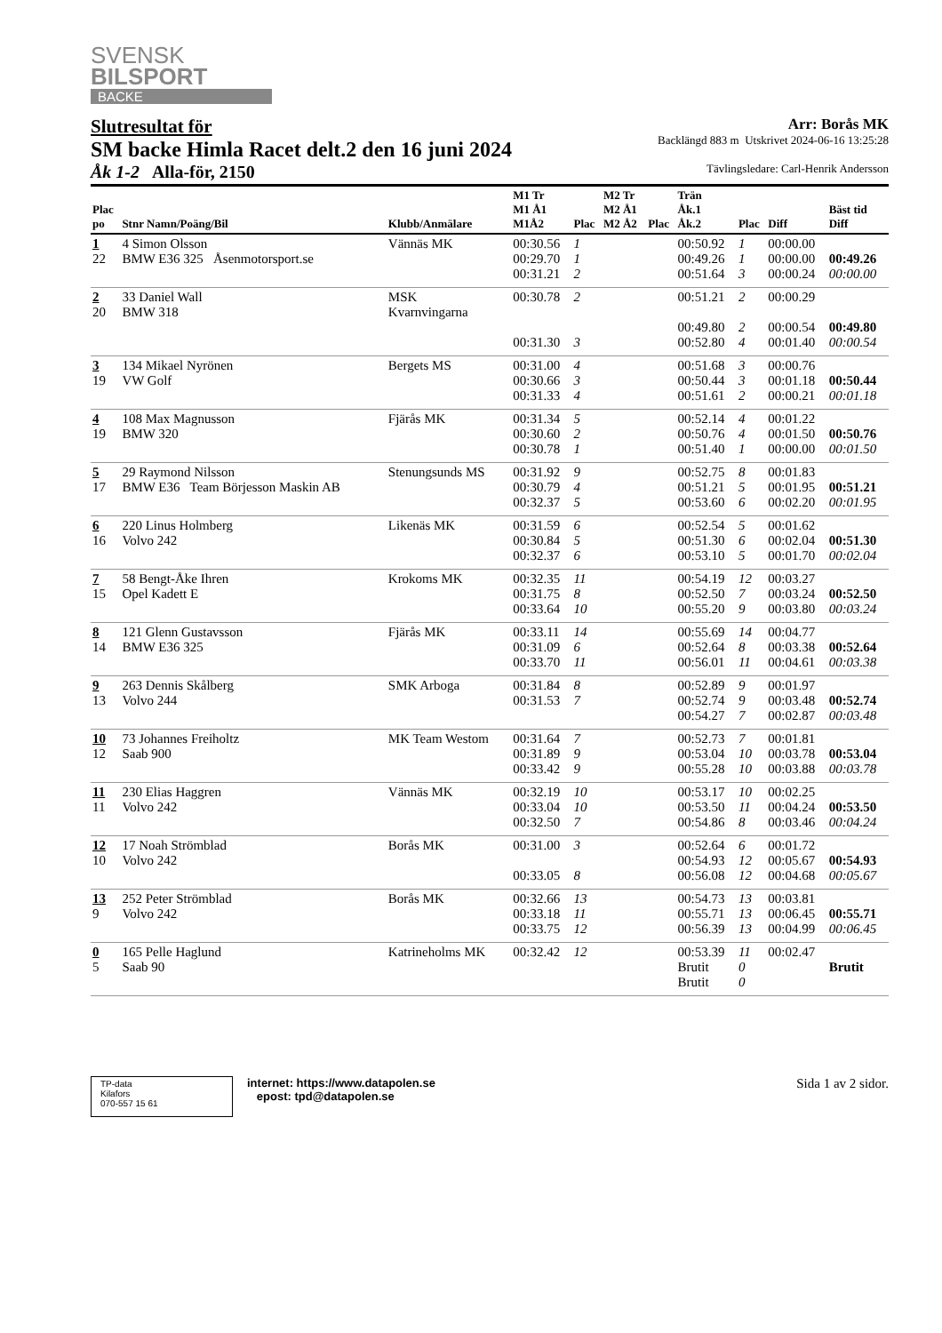SVENSK
BILSPORT
BACKE
Slutresultat för
SM backe Himla Racet delt.2 den 16 juni 2024
Åk 1-2 Alla-för, 2150
Arr: Borås MK
Backlängd 883 m Utskrivet 2024-06-16 13:25:28
Tävlingsledare: Carl-Henrik Andersson
| Plac po | Stnr Namn/Poäng/Bil | Klubb/Anmälare | M1 Tr M1 Å1 M1Å2 | Plac | M2 Tr M2 Å1 M2 Å2 | Plac | Trän Åk.1 Åk.2 | Plac | Diff | Bäst tid Diff |
| --- | --- | --- | --- | --- | --- | --- | --- | --- | --- | --- |
| 1 22 | 4 Simon Olsson BMW E36 325 Åsenmotorsport.se | Vännäs MK | 00:30.56 00:29.70 00:31.21 | 1 1 2 | | | 00:50.92 00:49.26 00:51.64 | 1 1 3 | 00:00.00 00:00.00 00:00.24 | 00:49.26 00:00.00 |
| 2 20 | 33 Daniel Wall BMW 318 | MSK Kvarnvingarna | 00:30.78 00:31.30 | 2 3 | | | 00:51.21 00:49.80 00:52.80 | 2 2 4 | 00:00.29 00:00.54 00:01.40 | 00:49.80 00:00.54 |
| 3 19 | 134 Mikael Nyrönen VW Golf | Bergets MS | 00:31.00 00:30.66 00:31.33 | 4 3 4 | | | 00:51.68 00:50.44 00:51.61 | 3 3 2 | 00:00.76 00:01.18 00:00.21 | 00:50.44 00:01.18 |
| 4 19 | 108 Max Magnusson BMW 320 | Fjärås MK | 00:31.34 00:30.60 00:30.78 | 5 2 1 | | | 00:52.14 00:50.76 00:51.40 | 4 4 1 | 00:01.22 00:01.50 00:00.00 | 00:50.76 00:01.50 |
| 5 17 | 29 Raymond Nilsson BMW E36 Team Börjesson Maskin AB | Stenungsunds MS | 00:31.92 00:30.79 00:32.37 | 9 4 5 | | | 00:52.75 00:51.21 00:53.60 | 8 5 6 | 00:01.83 00:01.95 00:02.20 | 00:51.21 00:01.95 |
| 6 16 | 220 Linus Holmberg Volvo 242 | Likenäs MK | 00:31.59 00:30.84 00:32.37 | 6 5 6 | | | 00:52.54 00:51.30 00:53.10 | 5 6 5 | 00:01.62 00:02.04 00:01.70 | 00:51.30 00:02.04 |
| 7 15 | 58 Bengt-Åke Ihren Opel Kadett E | Krokoms MK | 00:32.35 00:31.75 00:33.64 | 11 8 10 | | | 00:54.19 00:52.50 00:55.20 | 12 7 9 | 00:03.27 00:03.24 00:03.80 | 00:52.50 00:03.24 |
| 8 14 | 121 Glenn Gustavsson BMW E36 325 | Fjärås MK | 00:33.11 00:31.09 00:33.70 | 14 6 11 | | | 00:55.69 00:52.64 00:56.01 | 14 8 11 | 00:04.77 00:03.38 00:04.61 | 00:52.64 00:03.38 |
| 9 13 | 263 Dennis Skålberg Volvo 244 | SMK Arboga | 00:31.84 00:31.53 | 8 7 | | | 00:52.89 00:52.74 00:54.27 | 9 9 7 | 00:01.97 00:03.48 00:02.87 | 00:52.74 00:03.48 |
| 10 12 | 73 Johannes Freiholtz Saab 900 | MK Team Westom | 00:31.64 00:31.89 00:33.42 | 7 9 9 | | | 00:52.73 00:53.04 00:55.28 | 7 10 10 | 00:01.81 00:03.78 00:03.88 | 00:53.04 00:03.78 |
| 11 11 | 230 Elias Haggren Volvo 242 | Vännäs MK | 00:32.19 00:33.04 00:32.50 | 10 10 7 | | | 00:53.17 00:53.50 00:54.86 | 10 11 8 | 00:02.25 00:04.24 00:03.46 | 00:53.50 00:04.24 |
| 12 10 | 17 Noah Strömblad Volvo 242 | Borås MK | 00:31.00 00:33.05 | 3 8 | | | 00:52.64 00:54.93 00:56.08 | 6 12 12 | 00:01.72 00:05.67 00:04.68 | 00:54.93 00:05.67 |
| 13 9 | 252 Peter Strömblad Volvo 242 | Borås MK | 00:32.66 00:33.18 00:33.75 | 13 11 12 | | | 00:54.73 00:55.71 00:56.39 | 13 13 13 | 00:03.81 00:06.45 00:04.99 | 00:55.71 00:06.45 |
| 0 5 | 165 Pelle Haglund Saab 90 | Katrineholms MK | 00:32.42 | 12 | | | 00:53.39 Brutit Brutit | 11 0 0 | 00:02.47 | Brutit |
TP-data
Kilafors
070-557 15 61
internet: https://www.datapolen.se
epost: tpd@datapolen.se
Sida 1 av 2 sidor.